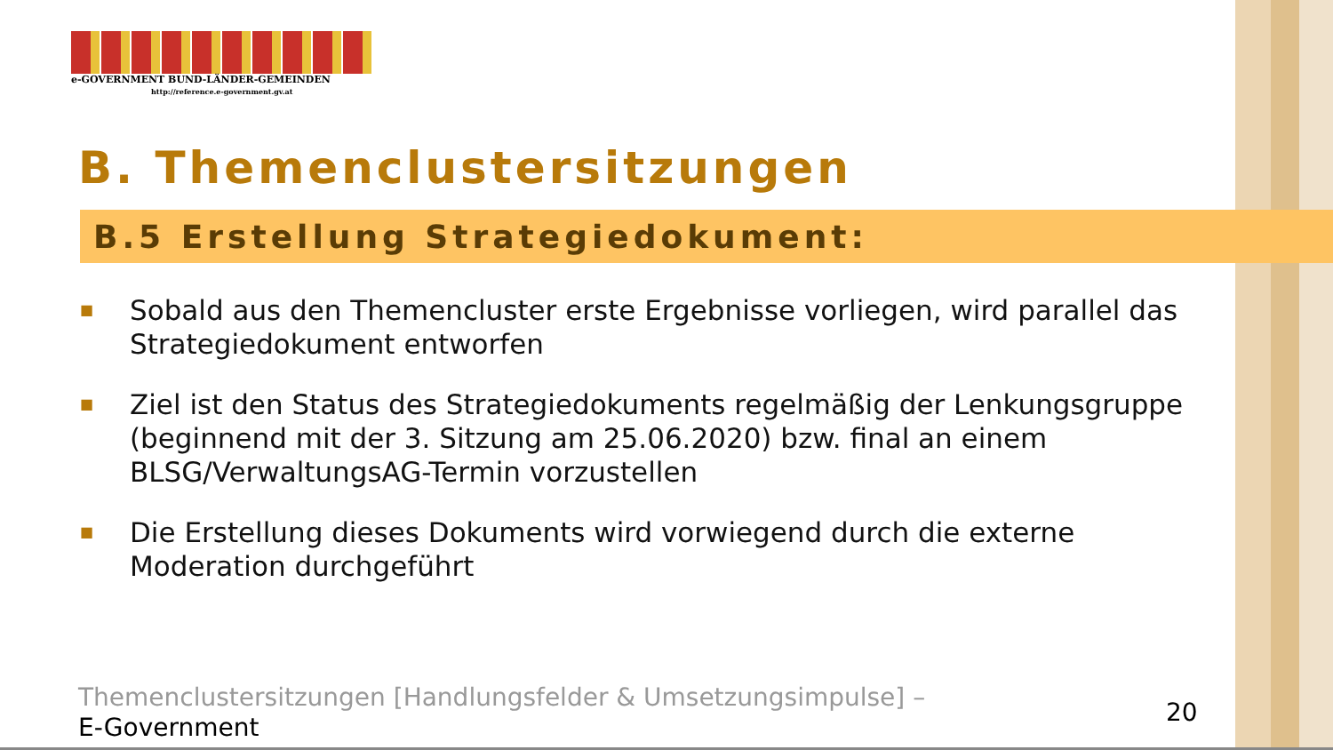e-GOVERNMENT BUND-LÄNDER-GEMEINDEN
http://reference.e-government.gv.at
B. Themenclustersitzungen
B.5 Erstellung Strategiedokument:
■ Sobald aus den Themencluster erste Ergebnisse vorliegen, wird parallel das Strategiedokument entworfen
■ Ziel ist den Status des Strategiedokuments regelmäßig der Lenkungsgruppe (beginnend mit der 3. Sitzung am 25.06.2020) bzw. final an einem BLSG/VerwaltungsAG-Termin vorzustellen
■ Die Erstellung dieses Dokuments wird vorwiegend durch die externe Moderation durchgeführt
Themenclustersitzungen [Handlungsfelder & Umsetzungsimpulse] –
E-Government
20